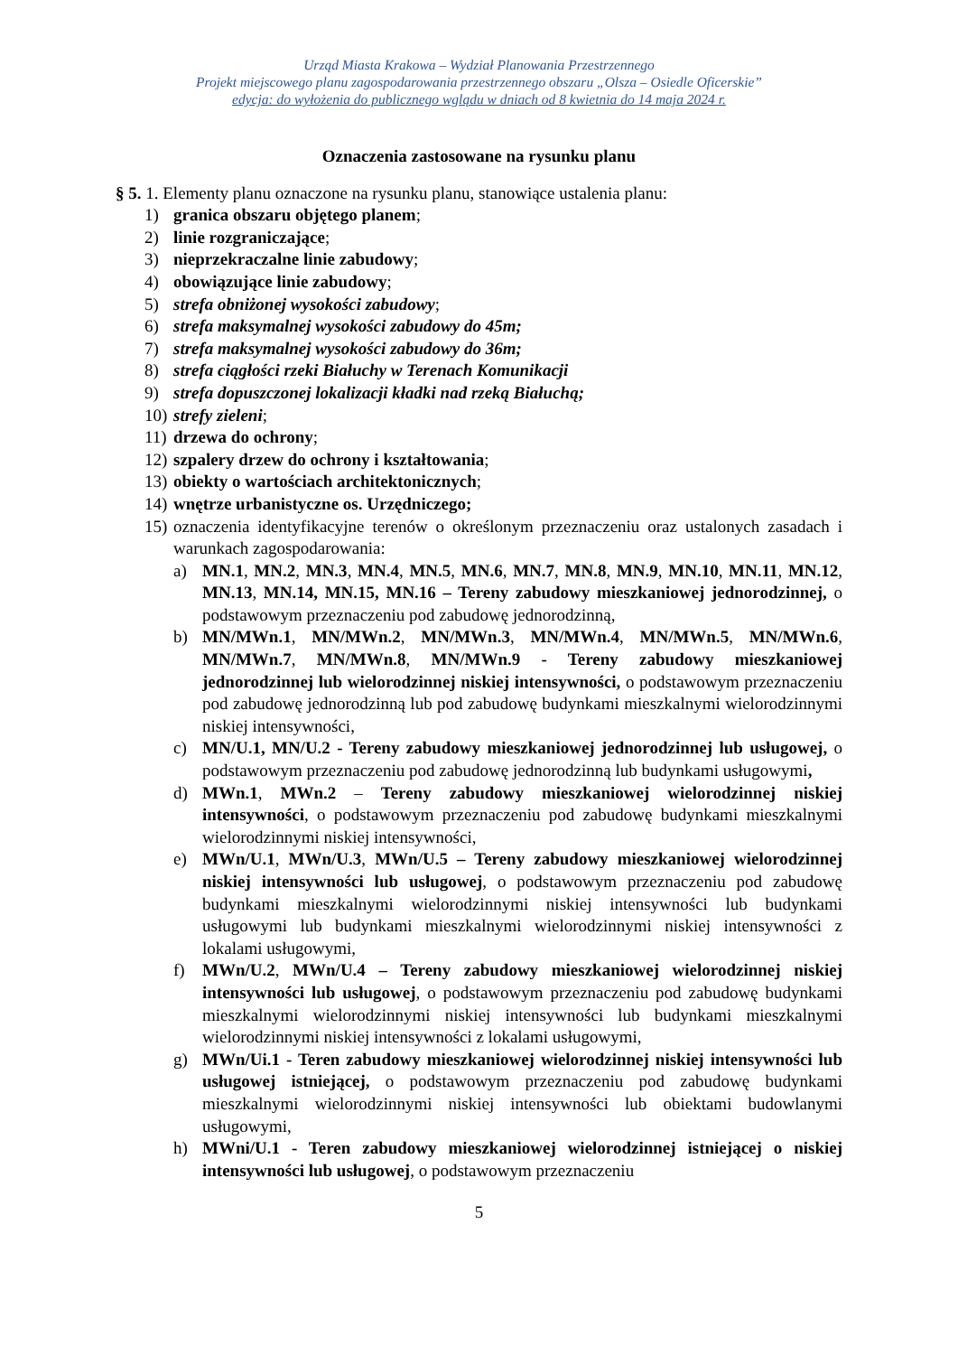Urząd Miasta Krakowa – Wydział Planowania Przestrzennego
Projekt miejscowego planu zagospodarowania przestrzennego obszaru „Olsza – Osiedle Oficerskie”
edycja: do wyłożenia do publicznego wglądu w dniach od 8 kwietnia do 14 maja 2024 r.
Oznaczenia zastosowane na rysunku planu
§ 5. 1. Elementy planu oznaczone na rysunku planu, stanowiące ustalenia planu:
1) granica obszaru objętego planem;
2) linie rozgraniczające;
3) nieprzekraczalne linie zabudowy;
4) obowiązujące linie zabudowy;
5) strefa obniżonej wysokości zabudowy;
6) strefa maksymalnej wysokości zabudowy do 45m;
7) strefa maksymalnej wysokości zabudowy do 36m;
8) strefa ciągłości rzeki Białuchy w Terenach Komunikacji
9) strefa dopuszczonej lokalizacji kładki nad rzeką Białuchą;
10) strefy zieleni;
11) drzewa do ochrony;
12) szpalery drzew do ochrony i kształtowania;
13) obiekty o wartościach architektonicznych;
14) wnętrze urbanistyczne os. Urzędniczego;
15) oznaczenia identyfikacyjne terenów o określonym przeznaczeniu oraz ustalonych zasadach i warunkach zagospodarowania:
a) MN.1, MN.2, MN.3, MN.4, MN.5, MN.6, MN.7, MN.8, MN.9, MN.10, MN.11, MN.12, MN.13, MN.14, MN.15, MN.16 – Tereny zabudowy mieszkaniowej jednorodzinnej, o podstawowym przeznaczeniu pod zabudowę jednorodzinną,
b) MN/MWn.1, MN/MWn.2, MN/MWn.3, MN/MWn.4, MN/MWn.5, MN/MWn.6, MN/MWn.7, MN/MWn.8, MN/MWn.9 - Tereny zabudowy mieszkaniowej jednorodzinnej lub wielorodzinnej niskiej intensywności, o podstawowym przeznaczeniu pod zabudowę jednorodzinną lub pod zabudowę budynkami mieszkalnymi wielorodzinnymi niskiej intensywności,
c) MN/U.1, MN/U.2 - Tereny zabudowy mieszkaniowej jednorodzinnej lub usługowej, o podstawowym przeznaczeniu pod zabudowę jednorodzinną lub budynkami usługowymi,
d) MWn.1, MWn.2 – Tereny zabudowy mieszkaniowej wielorodzinnej niskiej intensywności, o podstawowym przeznaczeniu pod zabudowę budynkami mieszkalnymi wielorodzinnymi niskiej intensywności,
e) MWn/U.1, MWn/U.3, MWn/U.5 – Tereny zabudowy mieszkaniowej wielorodzinnej niskiej intensywności lub usługowej, o podstawowym przeznaczeniu pod zabudowę budynkami mieszkalnymi wielorodzinnymi niskiej intensywności lub budynkami usługowymi lub budynkami mieszkalnymi wielorodzinnymi niskiej intensywności z lokalami usługowymi,
f) MWn/U.2, MWn/U.4 – Tereny zabudowy mieszkaniowej wielorodzinnej niskiej intensywności lub usługowej, o podstawowym przeznaczeniu pod zabudowę budynkami mieszkalnymi wielorodzinnymi niskiej intensywności lub budynkami mieszkalnymi wielorodzinnymi niskiej intensywności z lokalami usługowymi,
g) MWn/Ui.1 - Teren zabudowy mieszkaniowej wielorodzinnej niskiej intensywności lub usługowej istniejącej, o podstawowym przeznaczeniu pod zabudowę budynkami mieszkalnymi wielorodzinnymi niskiej intensywności lub obiektami budowlanymi usługowymi,
h) MWni/U.1 - Teren zabudowy mieszkaniowej wielorodzinnej istniejącej o niskiej intensywności lub usługowej, o podstawowym przeznaczeniu
5